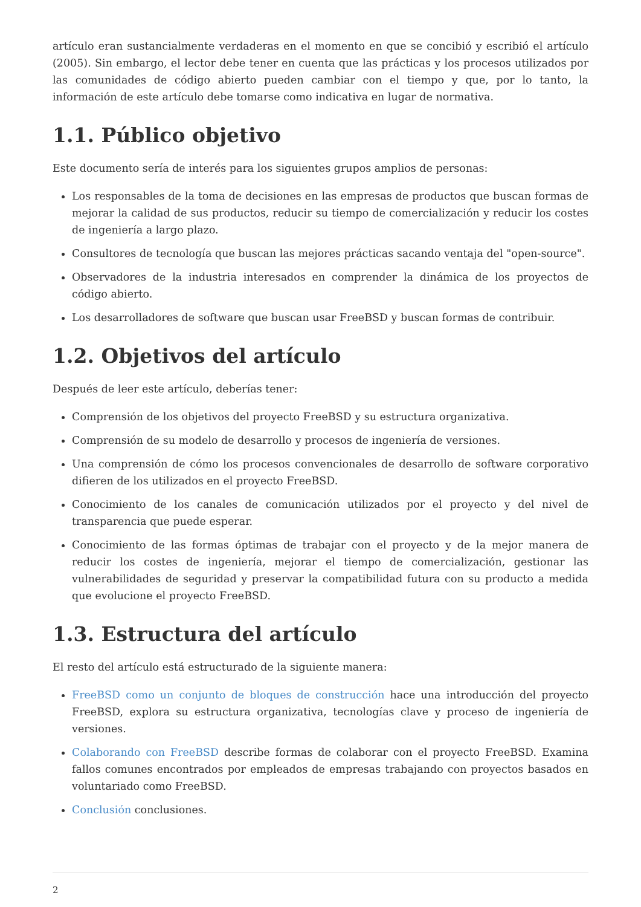artículo eran sustancialmente verdaderas en el momento en que se concibió y escribió el artículo (2005). Sin embargo, el lector debe tener en cuenta que las prácticas y los procesos utilizados por las comunidades de código abierto pueden cambiar con el tiempo y que, por lo tanto, la información de este artículo debe tomarse como indicativa en lugar de normativa.
1.1. Público objetivo
Este documento sería de interés para los siguientes grupos amplios de personas:
Los responsables de la toma de decisiones en las empresas de productos que buscan formas de mejorar la calidad de sus productos, reducir su tiempo de comercialización y reducir los costes de ingeniería a largo plazo.
Consultores de tecnología que buscan las mejores prácticas sacando ventaja del "open-source".
Observadores de la industria interesados en comprender la dinámica de los proyectos de código abierto.
Los desarrolladores de software que buscan usar FreeBSD y buscan formas de contribuir.
1.2. Objetivos del artículo
Después de leer este artículo, deberías tener:
Comprensión de los objetivos del proyecto FreeBSD y su estructura organizativa.
Comprensión de su modelo de desarrollo y procesos de ingeniería de versiones.
Una comprensión de cómo los procesos convencionales de desarrollo de software corporativo difieren de los utilizados en el proyecto FreeBSD.
Conocimiento de los canales de comunicación utilizados por el proyecto y del nivel de transparencia que puede esperar.
Conocimiento de las formas óptimas de trabajar con el proyecto y de la mejor manera de reducir los costes de ingeniería, mejorar el tiempo de comercialización, gestionar las vulnerabilidades de seguridad y preservar la compatibilidad futura con su producto a medida que evolucione el proyecto FreeBSD.
1.3. Estructura del artículo
El resto del artículo está estructurado de la siguiente manera:
FreeBSD como un conjunto de bloques de construcción hace una introducción del proyecto FreeBSD, explora su estructura organizativa, tecnologías clave y proceso de ingeniería de versiones.
Colaborando con FreeBSD describe formas de colaborar con el proyecto FreeBSD. Examina fallos comunes encontrados por empleados de empresas trabajando con proyectos basados en voluntariado como FreeBSD.
Conclusión conclusiones.
2